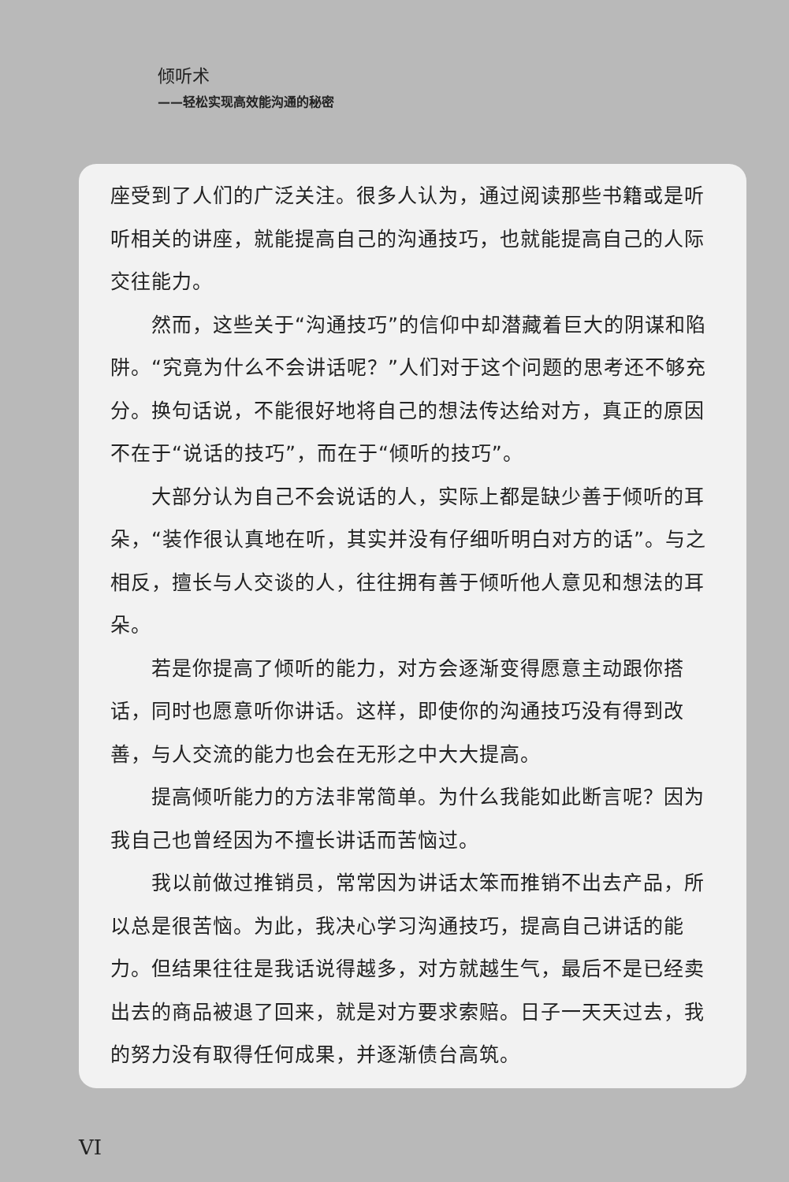倾听术
——轻松实现高效能沟通的秘密
座受到了人们的广泛关注。很多人认为，通过阅读那些书籍或是听听相关的讲座，就能提高自己的沟通技巧，也就能提高自己的人际交往能力。
然而，这些关于“沟通技巧”的信仰中却潜藏着巨大的阴谋和陷阱。“究竟为什么不会讲话呢？”人们对于这个问题的思考还不够充分。换句话说，不能很好地将自己的想法传达给对方，真正的原因不在于“说话的技巧”，而在于“倾听的技巧”。
大部分认为自己不会说话的人，实际上都是缺少善于倾听的耳朵，“装作很认真地在听，其实并没有仔细听明白对方的话”。与之相反，擅长与人交谈的人，往往拥有善于倾听他人意见和想法的耳朵。
若是你提高了倾听的能力，对方会逐渐变得愿意主动跟你搭话，同时也愿意听你讲话。这样，即使你的沟通技巧没有得到改善，与人交流的能力也会在无形之中大大提高。
提高倾听能力的方法非常简单。为什么我能如此断言呢？因为我自己也曾经因为不擅长讲话而苦恼过。
我以前做过推销员，常常因为讲话太笨而推销不出去产品，所以总是很苦恼。为此，我决心学习沟通技巧，提高自己讲话的能力。但结果往往是我话说得越多，对方就越生气，最后不是已经卖出去的商品被退了回来，就是对方要求索赔。日子一天天过去，我的努力没有取得任何成果，并逐渐债台高筑。
VI